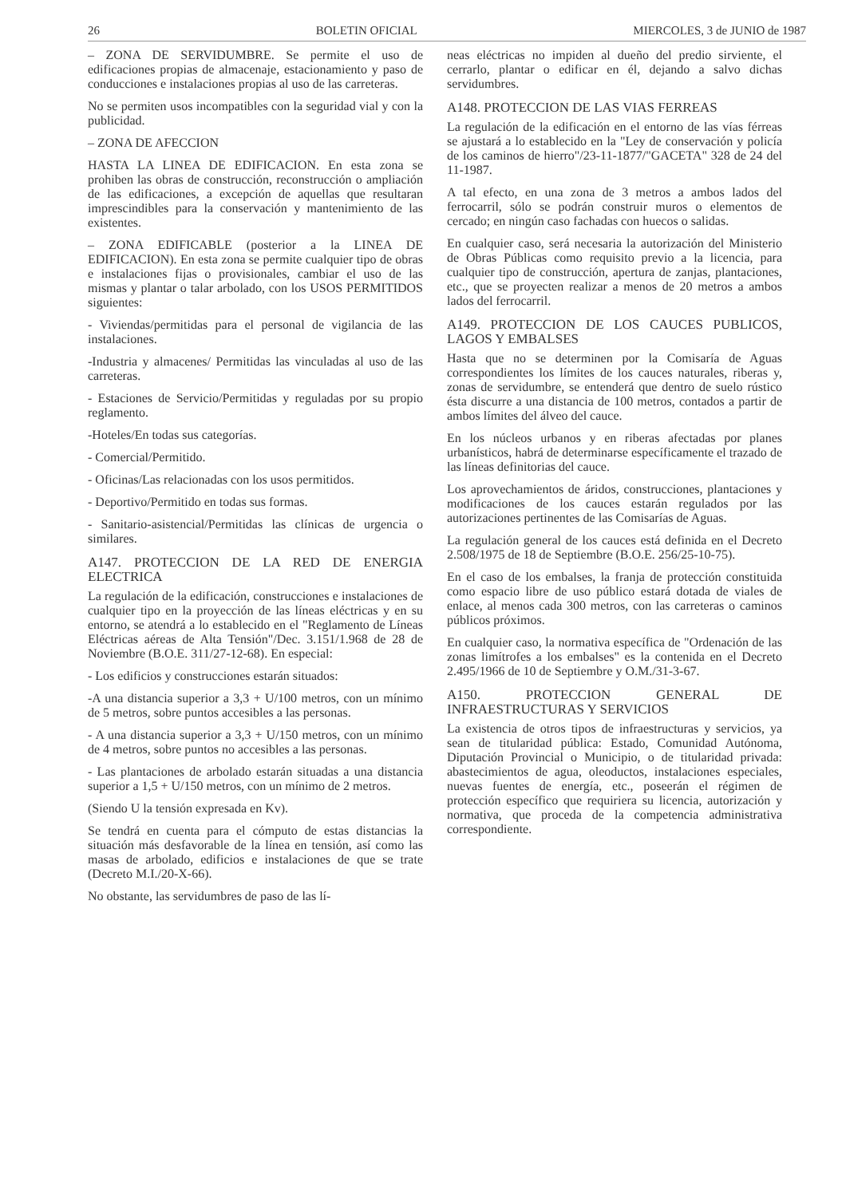26 BOLETIN OFICIAL MIERCOLES, 3 de JUNIO de 1987
– ZONA DE SERVIDUMBRE. Se permite el uso de edificaciones propias de almacenaje, estacionamiento y paso de conducciones e instalaciones propias al uso de las carreteras.
No se permiten usos incompatibles con la seguridad vial y con la publicidad.
– ZONA DE AFECCION
HASTA LA LINEA DE EDIFICACION. En esta zona se prohiben las obras de construcción, reconstrucción o ampliación de las edificaciones, a excepción de aquellas que resultaran imprescindibles para la conservación y mantenimiento de las existentes.
– ZONA EDIFICABLE (posterior a la LINEA DE EDIFICACION). En esta zona se permite cualquier tipo de obras e instalaciones fijas o provisionales, cambiar el uso de las mismas y plantar o talar arbolado, con los USOS PERMITIDOS siguientes:
- Viviendas/permitidas para el personal de vigilancia de las instalaciones.
-Industria y almacenes/ Permitidas las vinculadas al uso de las carreteras.
- Estaciones de Servicio/Permitidas y reguladas por su propio reglamento.
-Hoteles/En todas sus categorías.
- Comercial/Permitido.
- Oficinas/Las relacionadas con los usos permitidos.
- Deportivo/Permitido en todas sus formas.
- Sanitario-asistencial/Permitidas las clínicas de urgencia o similares.
A147. PROTECCION DE LA RED DE ENERGIA ELECTRICA
La regulación de la edificación, construcciones e instalaciones de cualquier tipo en la proyección de las líneas eléctricas y en su entorno, se atendrá a lo establecido en el "Reglamento de Líneas Eléctricas aéreas de Alta Tensión"/Dec. 3.151/1.968 de 28 de Noviembre (B.O.E. 311/27-12-68). En especial:
- Los edificios y construcciones estarán situados:
-A una distancia superior a 3,3 + U/100 metros, con un mínimo de 5 metros, sobre puntos accesibles a las personas.
- A una distancia superior a 3,3 + U/150 metros, con un mínimo de 4 metros, sobre puntos no accesibles a las personas.
- Las plantaciones de arbolado estarán situadas a una distancia superior a 1,5 + U/150 metros, con un mínimo de 2 metros.
(Siendo U la tensión expresada en Kv).
Se tendrá en cuenta para el cómputo de estas distancias la situación más desfavorable de la línea en tensión, así como las masas de arbolado, edificios e instalaciones de que se trate (Decreto M.I./20-X-66).
No obstante, las servidumbres de paso de las lí-
neas eléctricas no impiden al dueño del predio sirviente, el cerrarlo, plantar o edificar en él, dejando a salvo dichas servidumbres.
A148. PROTECCION DE LAS VIAS FERREAS
La regulación de la edificación en el entorno de las vías férreas se ajustará a lo establecido en la "Ley de conservación y policía de los caminos de hierro"/23-11-1877/"GACETA" 328 de 24 del 11-1987.
A tal efecto, en una zona de 3 metros a ambos lados del ferrocarril, sólo se podrán construir muros o elementos de cercado; en ningún caso fachadas con huecos o salidas.
En cualquier caso, será necesaria la autorización del Ministerio de Obras Públicas como requisito previo a la licencia, para cualquier tipo de construcción, apertura de zanjas, plantaciones, etc., que se proyecten realizar a menos de 20 metros a ambos lados del ferrocarril.
A149. PROTECCION DE LOS CAUCES PUBLICOS, LAGOS Y EMBALSES
Hasta que no se determinen por la Comisaría de Aguas correspondientes los límites de los cauces naturales, riberas y, zonas de servidumbre, se entenderá que dentro de suelo rústico ésta discurre a una distancia de 100 metros, contados a partir de ambos límites del álveo del cauce.
En los núcleos urbanos y en riberas afectadas por planes urbanísticos, habrá de determinarse específicamente el trazado de las líneas definitorias del cauce.
Los aprovechamientos de áridos, construcciones, plantaciones y modificaciones de los cauces estarán regulados por las autorizaciones pertinentes de las Comisarías de Aguas.
La regulación general de los cauces está definida en el Decreto 2.508/1975 de 18 de Septiembre (B.O.E. 256/25-10-75).
En el caso de los embalses, la franja de protección constituida como espacio libre de uso público estará dotada de viales de enlace, al menos cada 300 metros, con las carreteras o caminos públicos próximos.
En cualquier caso, la normativa específica de "Ordenación de las zonas limítrofes a los embalses" es la contenida en el Decreto 2.495/1966 de 10 de Septiembre y O.M./31-3-67.
A150. PROTECCION GENERAL DE INFRAESTRUCTURAS Y SERVICIOS
La existencia de otros tipos de infraestructuras y servicios, ya sean de titularidad pública: Estado, Comunidad Autónoma, Diputación Provincial o Municipio, o de titularidad privada: abastecimientos de agua, oleoductos, instalaciones especiales, nuevas fuentes de energía, etc., poseerán el régimen de protección específico que requiriera su licencia, autorización y normativa, que proceda de la competencia administrativa correspondiente.